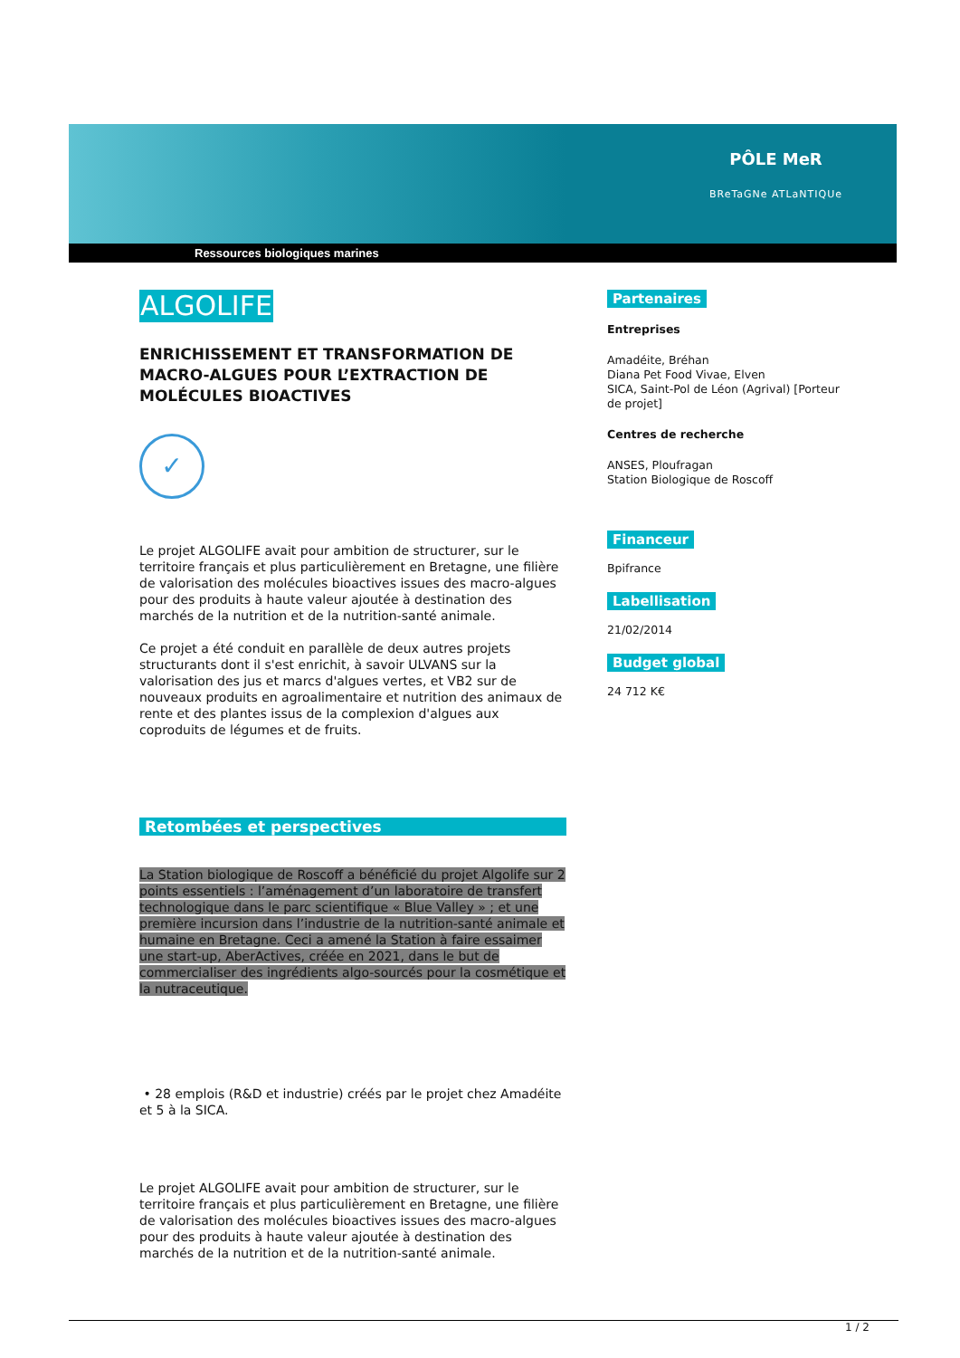PÔLE MeR
BReTaGNe ATLaNTIQUe
Ressources biologiques marines
ALGOLIFE
ENRICHISSEMENT ET TRANSFORMATION DE MACRO-ALGUES POUR L’EXTRACTION DE MOLÉCULES BIOACTIVES
✓
Le projet ALGOLIFE avait pour ambition de structurer, sur le territoire français et plus particulièrement en Bretagne, une filière de valorisation des molécules bioactives issues des macro-algues pour des produits à haute valeur ajoutée à destination des marchés de la nutrition et de la nutrition-santé animale.
Ce projet a été conduit en parallèle de deux autres projets structurants dont il s'est enrichit, à savoir ULVANS sur la valorisation des jus et marcs d'algues vertes, et VB2 sur de nouveaux produits en agroalimentaire et nutrition des animaux de rente et des plantes issus de la complexion d'algues aux coproduits de légumes et de fruits.
Retombées et perspectives
La Station biologique de Roscoff a bénéficié du projet Algolife sur 2 points essentiels : l’aménagement d’un laboratoire de transfert technologique dans le parc scientifique « Blue Valley » ; et une première incursion dans l’industrie de la nutrition-santé animale et humaine en Bretagne. Ceci a amené la Station à faire essaimer une start-up, AberActives, créée en 2021, dans le but de commercialiser des ingrédients algo-sourcés pour la cosmétique et la nutraceutique.
• 28 emplois (R&D et industrie) créés par le projet chez Amadéite et 5 à la SICA.
Le projet ALGOLIFE avait pour ambition de structurer, sur le territoire français et plus particulièrement en Bretagne, une filière de valorisation des molécules bioactives issues des macro-algues pour des produits à haute valeur ajoutée à destination des marchés de la nutrition et de la nutrition-santé animale.
Partenaires
Entreprises
Amadéite, Bréhan
Diana Pet Food Vivae, Elven
SICA, Saint-Pol de Léon (Agrival) [Porteur de projet]
Centres de recherche
ANSES, Ploufragan
Station Biologique de Roscoff
Financeur
Bpifrance
Labellisation
21/02/2014
Budget global
24 712 K€
1 / 2